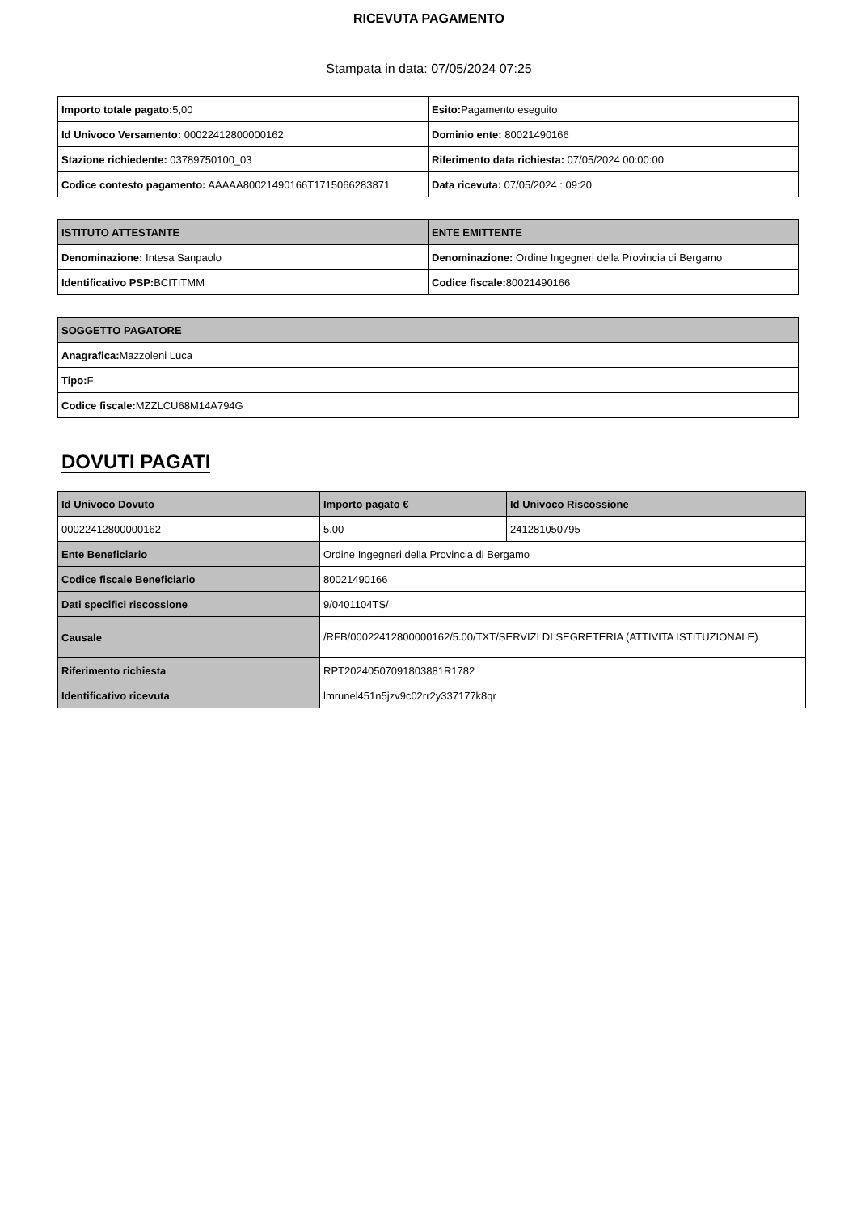RICEVUTA PAGAMENTO
Stampata in data: 07/05/2024 07:25
| Importo totale pagato: 5,00 | Esito: Pagamento eseguito |
| Id Univoco Versamento: 00022412800000162 | Dominio ente: 80021490166 |
| Stazione richiedente: 03789750100_03 | Riferimento data richiesta: 07/05/2024 00:00:00 |
| Codice contesto pagamento: AAAAA80021490166T1715066283871 | Data ricevuta: 07/05/2024 : 09:20 |
| ISTITUTO ATTESTANTE | ENTE EMITTENTE |
| --- | --- |
| Denominazione: Intesa Sanpaolo | Denominazione: Ordine Ingegneri della Provincia di Bergamo |
| Identificativo PSP: BCITITMM | Codice fiscale: 80021490166 |
| SOGGETTO PAGATORE |
| --- |
| Anagrafica: Mazzoleni Luca |
| Tipo: F |
| Codice fiscale: MZZLCU68M14A794G |
DOVUTI PAGATI
| Id Univoco Dovuto | Importo pagato € | Id Univoco Riscossione |
| --- | --- | --- |
| 00022412800000162 | 5.00 | 241281050795 |
| Ente Beneficiario | Ordine Ingegneri della Provincia di Bergamo | |
| Codice fiscale Beneficiario | 80021490166 | |
| Dati specifici riscossione | 9/0401104TS/ | |
| Causale | /RFB/00022412800000162/5.00/TXT/SERVIZI DI SEGRETERIA (ATTIVITA ISTITUZIONALE) | |
| Riferimento richiesta | RPT20240507091803881R1782 | |
| Identificativo ricevuta | lmrunel451n5jzv9c02rr2y337177k8qr | |